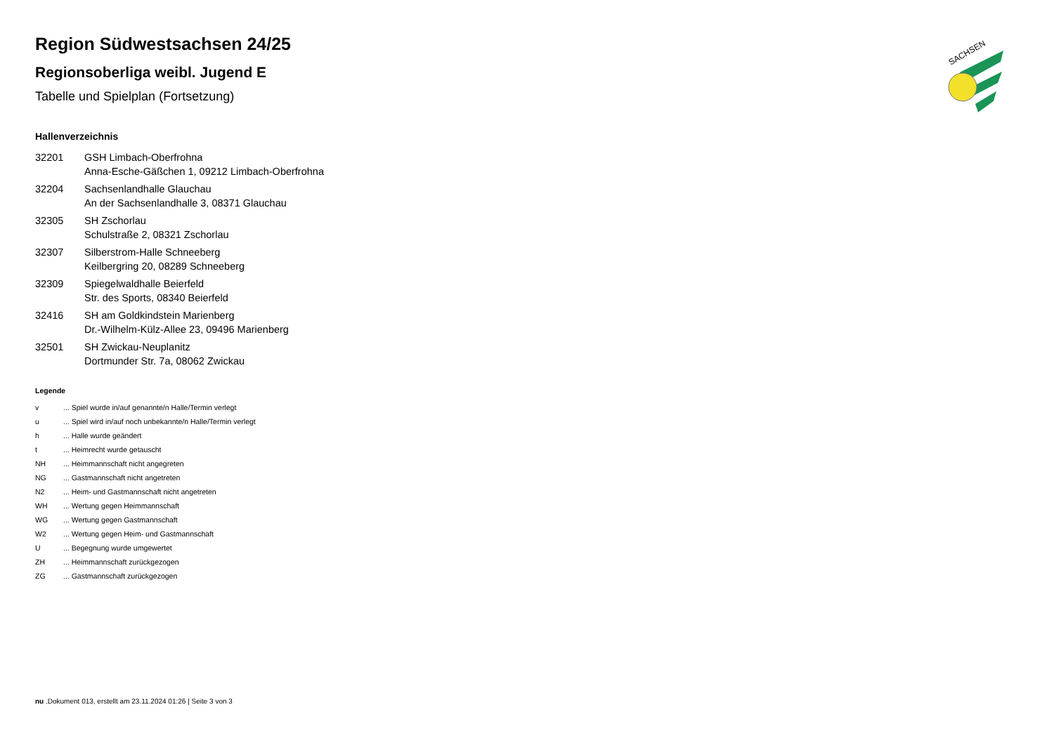Region Südwestsachsen 24/25
Regionsoberliga weibl. Jugend E
Tabelle und Spielplan (Fortsetzung)
Hallenverzeichnis
32201 GSH Limbach-Oberfrohna
Anna-Esche-Gäßchen 1, 09212 Limbach-Oberfrohna
32204 Sachsenlandhalle Glauchau
An der Sachsenlandhalle 3, 08371 Glauchau
32305 SH Zschorlau
Schulstraße 2, 08321 Zschorlau
32307 Silberstrom-Halle Schneeberg
Keilbergring 20, 08289 Schneeberg
32309 Spiegelwaldhalle Beierfeld
Str. des Sports, 08340 Beierfeld
32416 SH am Goldkindstein Marienberg
Dr.-Wilhelm-Külz-Allee 23, 09496 Marienberg
32501 SH Zwickau-Neuplanitz
Dortmunder Str. 7a, 08062 Zwickau
Legende
v
... Spiel wurde in/auf genannte/n Halle/Termin verlegt
u
... Spiel wird in/auf noch unbekannte/n Halle/Termin verlegt
h ... Halle wurde geändert
t ... Heimrecht wurde getauscht
NH
... Heimmannschaft nicht angegreten
NG
... Gastmannschaft nicht angetreten
N2
... Heim- und Gastmannschaft nicht angetreten
WH
... Wertung gegen Heimmannschaft
WG
... Wertung gegen Gastmannschaft
W2
... Wertung gegen Heim- und Gastmannschaft
U ... Begegnung wurde umgewertet
ZH
... Heimmannschaft zurückgezogen
ZG
... Gastmannschaft zurückgezogen
SACHSEN
nu .Dokument 013, erstellt am 23.11.2024 01:26 | Seite 3 von 3